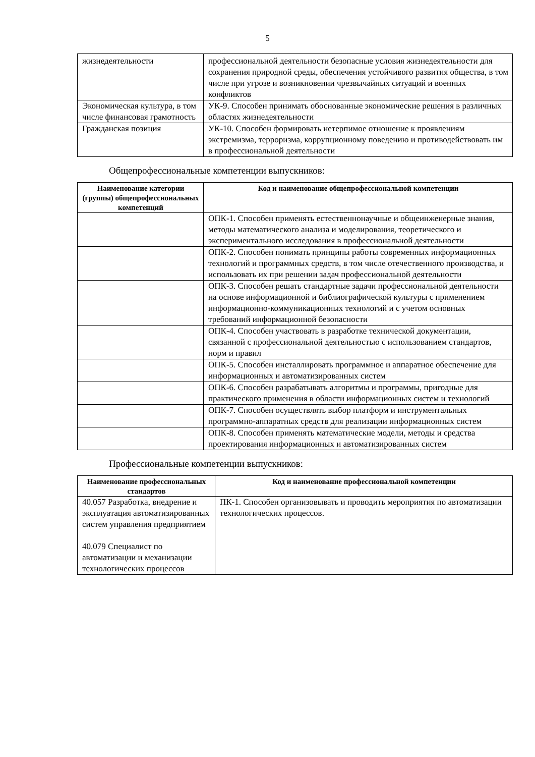5
| жизнедеятельности | профессиональной деятельности безопасные условия жизнедеятельности для сохранения природной среды, обеспечения устойчивого развития общества, в том числе при угрозе и возникновении чрезвычайных ситуаций и военных конфликтов |
| Экономическая культура, в том числе финансовая грамотность | УК-9. Способен принимать обоснованные экономические решения в различных областях жизнедеятельности |
| Гражданская позиция | УК-10. Способен формировать нетерпимое отношение к проявлениям экстремизма, терроризма, коррупционному поведению и противодействовать им в профессиональной деятельности |
Общепрофессиональные компетенции выпускников:
| Наименование категории (группы) общепрофессиональных компетенций | Код и наименование общепрофессиональной компетенции |
| --- | --- |
| | ОПК-1. Способен применять естественнонаучные и общеинженерные знания, методы математического анализа и моделирования, теоретического и экспериментального исследования в профессиональной деятельности |
| | ОПК-2. Способен понимать принципы работы современных информационных технологий и программных средств, в том числе отечественного производства, и использовать их при решении задач профессиональной деятельности |
| | ОПК-3. Способен решать стандартные задачи профессиональной деятельности на основе информационной и библиографической культуры с применением информационно-коммуникационных технологий и с учетом основных требований информационной безопасности |
| | ОПК-4. Способен участвовать в разработке технической документации, связанной с профессиональной деятельностью с использованием стандартов, норм и правил |
| | ОПК-5. Способен инсталлировать программное и аппаратное обеспечение для информационных и автоматизированных систем |
| | ОПК-6. Способен разрабатывать алгоритмы и программы, пригодные для практического применения в области информационных систем и технологий |
| | ОПК-7. Способен осуществлять выбор платформ и инструментальных программно-аппаратных средств для реализации информационных систем |
| | ОПК-8. Способен применять математические модели, методы и средства проектирования информационных и автоматизированных систем |
Профессиональные компетенции выпускников:
| Наименование профессиональных стандартов | Код и наименование профессиональной компетенции |
| --- | --- |
| 40.057 Разработка, внедрение и эксплуатация автоматизированных систем управления предприятием 40.079 Специалист по автоматизации и механизации технологических процессов | ПК-1. Способен организовывать и проводить мероприятия по автоматизации технологических процессов. |